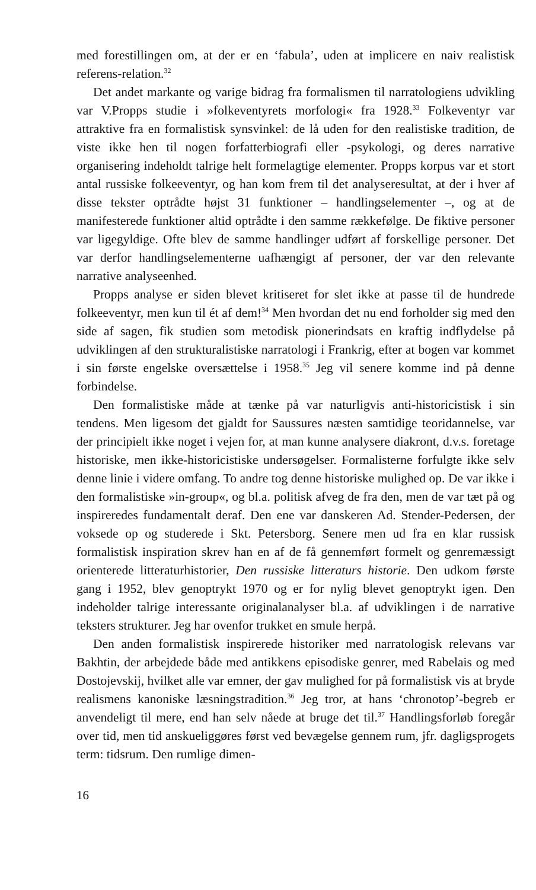med forestillingen om, at der er en ‘fabula’, uden at implicere en naiv realistisk referens-relation.<sup>32</sup>
Det andet markante og varige bidrag fra formalismen til narratologiens udvikling var V.Propps studie i »folkeventyrets morfologi« fra 1928.<sup>33</sup> Folkeventyr var attraktive fra en formalistisk synsvinkel: de lå uden for den realistiske tradition, de viste ikke hen til nogen forfatterbiografi eller -psykologi, og deres narrative organisering indeholdt talrige helt formelagtige elementer. Propps korpus var et stort antal russiske folkeeventyr, og han kom frem til det analyseresultat, at der i hver af disse tekster optrådte højst 31 funktioner – handlingselementer –, og at de manifesterede funktioner altid optrådte i den samme rækkefølge. De fiktive personer var ligegyldige. Ofte blev de samme handlinger udført af forskellige personer. Det var derfor handlingselementerne uafhængigt af personer, der var den relevante narrative analyseenhed.
Propps analyse er siden blevet kritiseret for slet ikke at passe til de hundrede folkeeventyr, men kun til ét af dem!<sup>34</sup> Men hvordan det nu end forholder sig med den side af sagen, fik studien som metodisk pionerindsats en kraftig indflydelse på udviklingen af den strukturalistiske narratologi i Frankrig, efter at bogen var kommet i sin første engelske oversættelse i 1958.<sup>35</sup> Jeg vil senere komme ind på denne forbindelse.
Den formalistiske måde at tænke på var naturligvis anti-historicistisk i sin tendens. Men ligesom det gjaldt for Saussures næsten samtidige teoridannelse, var der principielt ikke noget i vejen for, at man kunne analysere diakront, d.v.s. foretage historiske, men ikke-historicistiske undersøgelser. Formalisterne forfulgte ikke selv denne linie i videre omfang. To andre tog denne historiske mulighed op. De var ikke i den formalistiske »in-group«, og bl.a. politisk afveg de fra den, men de var tæt på og inspireredes fundamentalt deraf. Den ene var danskeren Ad. Stender-Pedersen, der voksede op og studerede i Skt. Petersborg. Senere men ud fra en klar russisk formalistisk inspiration skrev han en af de få gennemført formelt og genremæssigt orienterede litteraturhistorier, Den russiske litteraturs historie. Den udkom første gang i 1952, blev genoptrykt 1970 og er for nylig blevet genoptrykt igen. Den indeholder talrige interessante originalanalyser bl.a. af udviklingen i de narrative teksters strukturer. Jeg har ovenfor trukket en smule herpå.
Den anden formalistisk inspirerede historiker med narratologisk relevans var Bakhtin, der arbejdede både med antikkens episodiske genrer, med Rabelais og med Dostojevskij, hvilket alle var emner, der gav mulighed for på formalistisk vis at bryde realismens kanoniske læsningstradition.<sup>36</sup> Jeg tror, at hans ‘chronotop’-begreb er anvendeligt til mere, end han selv nåede at bruge det til.<sup>37</sup> Handlingsforløb foregår over tid, men tid anskueliggøres først ved bevægelse gennem rum, jfr. dagligsprogets term: tidsrum. Den rumlige dimen-
16